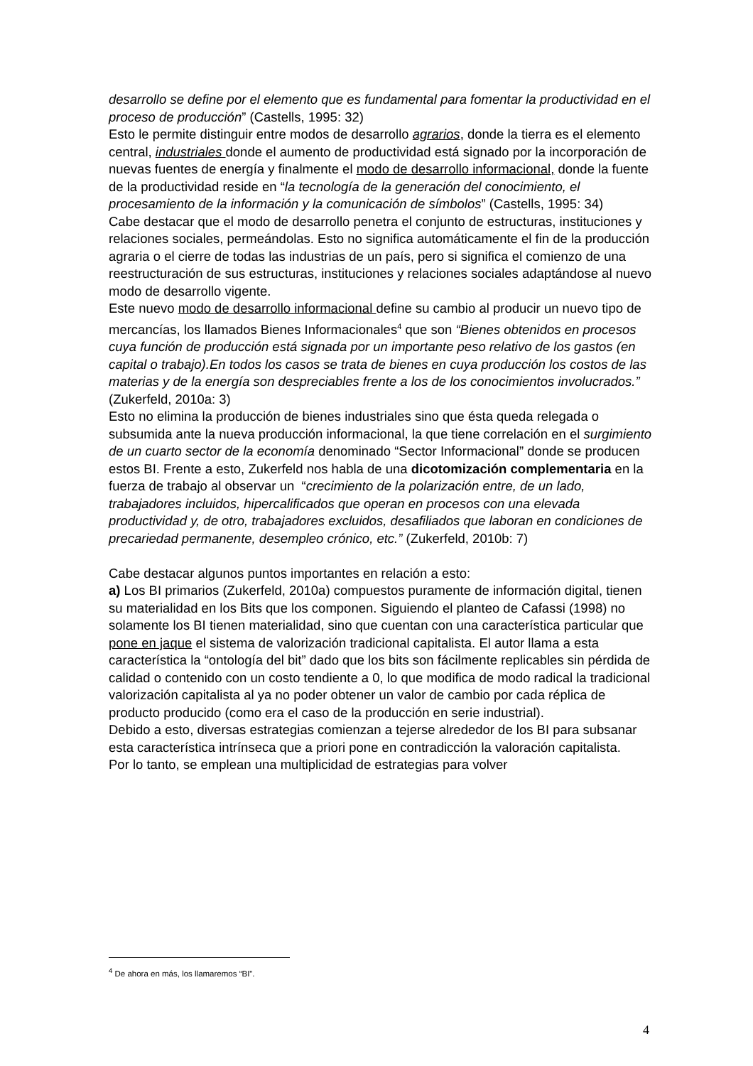desarrollo se define por el elemento que es fundamental para fomentar la productividad en el proceso de producción” (Castells, 1995: 32)
Esto le permite distinguir entre modos de desarrollo agrarios, donde la tierra es el elemento central, industriales donde el aumento de productividad está signado por la incorporación de nuevas fuentes de energía y finalmente el modo de desarrollo informacional, donde la fuente de la productividad reside en “la tecnología de la generación del conocimiento, el procesamiento de la información y la comunicación de símbolos” (Castells, 1995: 34)
Cabe destacar que el modo de desarrollo penetra el conjunto de estructuras, instituciones y relaciones sociales, permeándolas. Esto no significa automáticamente el fin de la producción agraria o el cierre de todas las industrias de un país, pero si significa el comienzo de una reestructuración de sus estructuras, instituciones y relaciones sociales adaptándose al nuevo modo de desarrollo vigente.
Este nuevo modo de desarrollo informacional define su cambio al producir un nuevo tipo de mercancías, los llamados Bienes Informacionales<sup>4</sup> que son “Bienes obtenidos en procesos cuya función de producción está signada por un importante peso relativo de los gastos (en capital o trabajo).En todos los casos se trata de bienes en cuya producción los costos de las materias y de la energía son despreciables frente a los de los conocimientos involucrados.” (Zukerfeld, 2010a: 3)
Esto no elimina la producción de bienes industriales sino que ésta queda relegada o subsumida ante la nueva producción informacional, la que tiene correlación en el surgimiento de un cuarto sector de la economía denominado “Sector Informacional” donde se producen estos BI. Frente a esto, Zukerfeld nos habla de una dicotomización complementaria en la fuerza de trabajo al observar un “crecimiento de la polarización entre, de un lado, trabajadores incluidos, hipercalificados que operan en procesos con una elevada productividad y, de otro, trabajadores excluidos, desafiliados que laboran en condiciones de precariedad permanente, desempleo crónico, etc.” (Zukerfeld, 2010b: 7)
Cabe destacar algunos puntos importantes en relación a esto:
a) Los BI primarios (Zukerfeld, 2010a) compuestos puramente de información digital, tienen su materialidad en los Bits que los componen. Siguiendo el planteo de Cafassi (1998) no solamente los BI tienen materialidad, sino que cuentan con una característica particular que pone en jaque el sistema de valorización tradicional capitalista. El autor llama a esta característica la “ontología del bit” dado que los bits son fácilmente replicables sin pérdida de calidad o contenido con un costo tendiente a 0, lo que modifica de modo radical la tradicional valorización capitalista al ya no poder obtener un valor de cambio por cada réplica de producto producido (como era el caso de la producción en serie industrial).
Debido a esto, diversas estrategias comienzan a tejerse alrededor de los BI para subsanar esta característica intrínseca que a priori pone en contradicción la valoración capitalista.
Por lo tanto, se emplean una multiplicidad de estrategias para volver
<sup>4</sup> De ahora en más, los llamaremos “BI”.
4